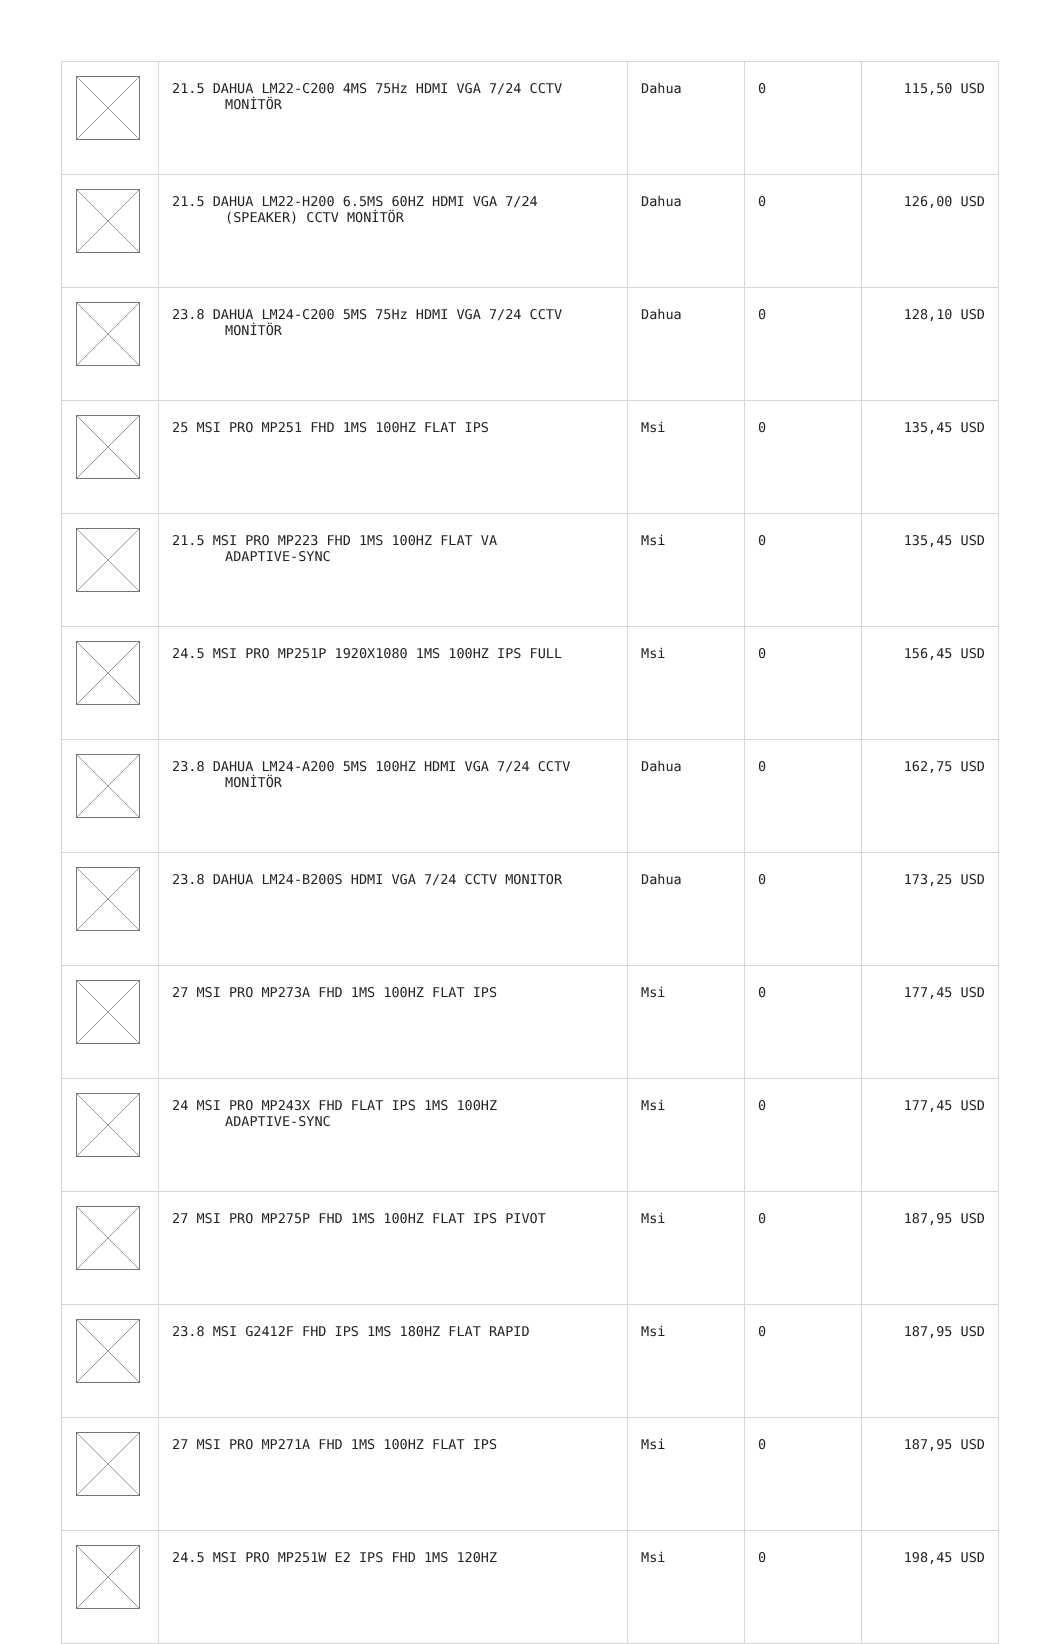| | 21.5 DAHUA LM22-C200 4MS 75Hz HDMI VGA 7/24 CCTV MONİTÖR | Dahua | 0 | 115,50 USD |
| | 21.5 DAHUA LM22-H200 6.5MS 60HZ HDMI VGA 7/24 (SPEAKER) CCTV MONİTÖR | Dahua | 0 | 126,00 USD |
| | 23.8 DAHUA LM24-C200 5MS 75Hz HDMI VGA 7/24 CCTV MONİTÖR | Dahua | 0 | 128,10 USD |
| | 25 MSI PRO MP251 FHD 1MS 100HZ FLAT IPS | Msi | 0 | 135,45 USD |
| | 21.5 MSI PRO MP223 FHD 1MS 100HZ FLAT VA ADAPTIVE-SYNC | Msi | 0 | 135,45 USD |
| | 24.5 MSI PRO MP251P 1920X1080 1MS 100HZ IPS FULL | Msi | 0 | 156,45 USD |
| | 23.8 DAHUA LM24-A200 5MS 100HZ HDMI VGA 7/24 CCTV MONİTÖR | Dahua | 0 | 162,75 USD |
| | 23.8 DAHUA LM24-B200S HDMI VGA 7/24 CCTV MONITOR | Dahua | 0 | 173,25 USD |
| | 27 MSI PRO MP273A FHD 1MS 100HZ FLAT IPS | Msi | 0 | 177,45 USD |
| | 24 MSI PRO MP243X FHD FLAT IPS 1MS 100HZ ADAPTIVE-SYNC | Msi | 0 | 177,45 USD |
| | 27 MSI PRO MP275P FHD 1MS 100HZ FLAT IPS PIVOT | Msi | 0 | 187,95 USD |
| | 23.8 MSI G2412F FHD IPS 1MS 180HZ FLAT RAPID | Msi | 0 | 187,95 USD |
| | 27 MSI PRO MP271A FHD 1MS 100HZ FLAT IPS | Msi | 0 | 187,95 USD |
| | 24.5 MSI PRO MP251W E2 IPS FHD 1MS 120HZ | Msi | 0 | 198,45 USD |